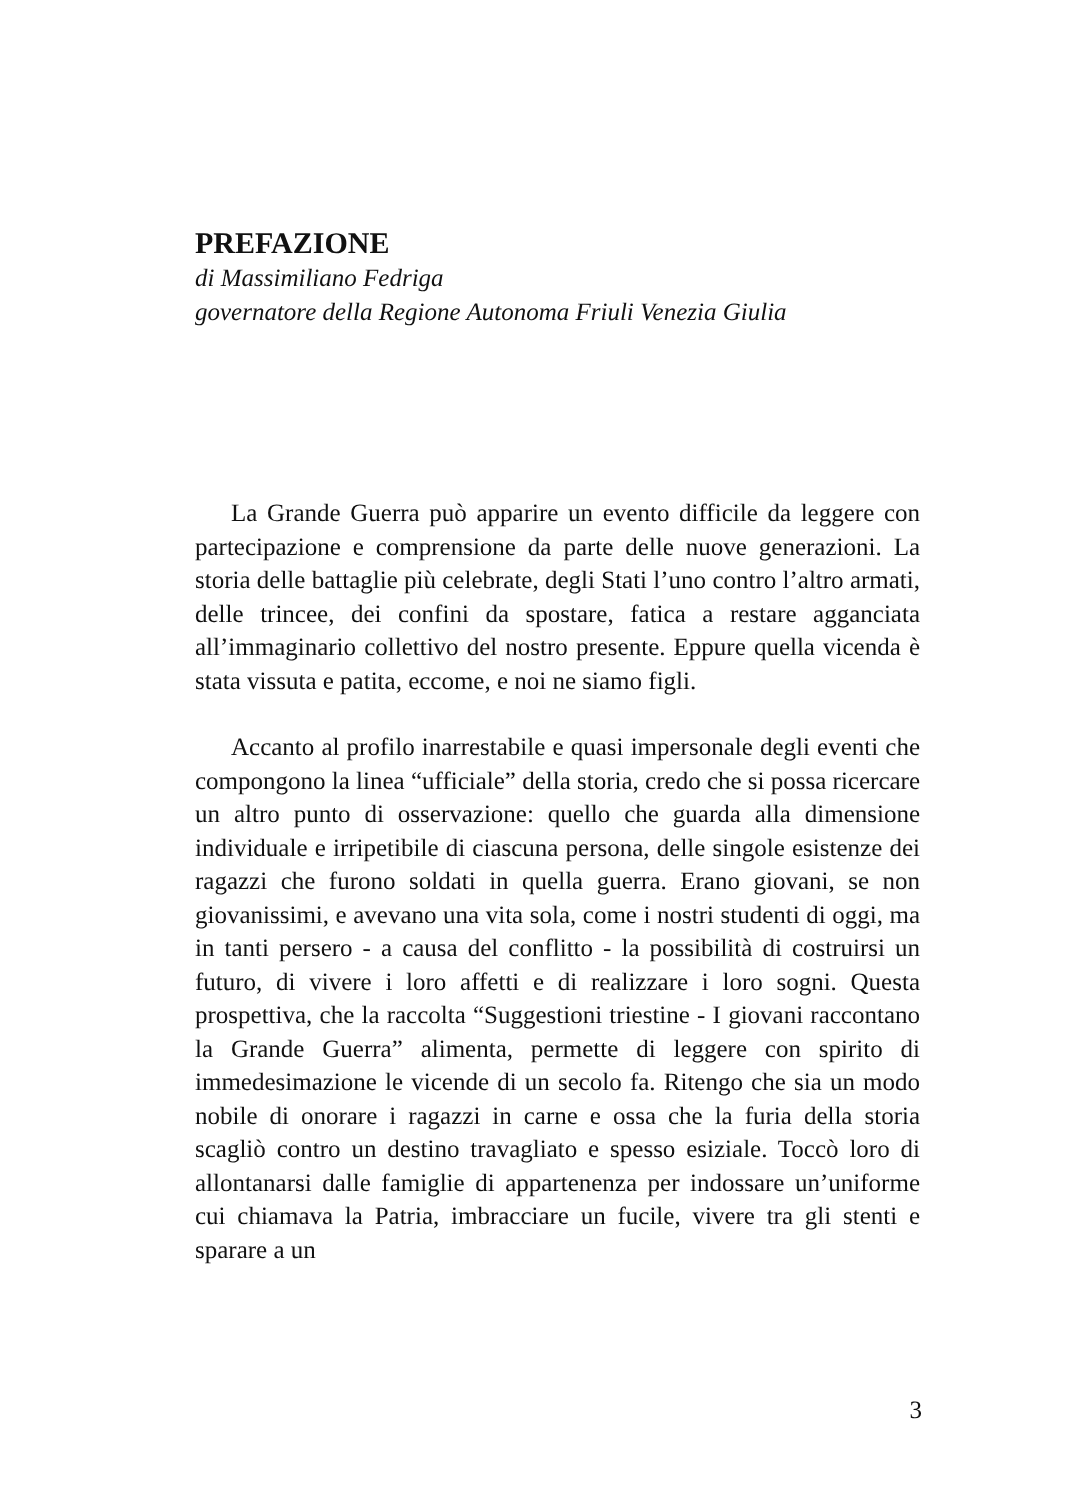PREFAZIONE
di Massimiliano Fedriga
governatore della Regione Autonoma Friuli Venezia Giulia
La Grande Guerra può apparire un evento difficile da leggere con partecipazione e comprensione da parte delle nuove generazioni. La storia delle battaglie più celebrate, degli Stati l’uno contro l’altro armati, delle trincee, dei confini da spostare, fatica a restare agganciata all’immaginario collettivo del nostro presente. Eppure quella vicenda è stata vissuta e patita, eccome, e noi ne siamo figli.
Accanto al profilo inarrestabile e quasi impersonale degli eventi che compongono la linea “ufficiale” della storia, credo che si possa ricercare un altro punto di osservazione: quello che guarda alla dimensione individuale e irripetibile di ciascuna persona, delle singole esistenze dei ragazzi che furono soldati in quella guerra. Erano giovani, se non giovanissimi, e avevano una vita sola, come i nostri studenti di oggi, ma in tanti persero - a causa del conflitto - la possibilità di costruirsi un futuro, di vivere i loro affetti e di realizzare i loro sogni. Questa prospettiva, che la raccolta “Suggestioni triestine - I giovani raccontano la Grande Guerra” alimenta, permette di leggere con spirito di immedesimazione le vicende di un secolo fa. Ritengo che sia un modo nobile di onorare i ragazzi in carne e ossa che la furia della storia scagliò contro un destino travagliato e spesso esiziale. Toccò loro di allontanarsi dalle famiglie di appartenenza per indossare un’uniforme cui chiamava la Patria, imbracciare un fucile, vivere tra gli stenti e sparare a un
3